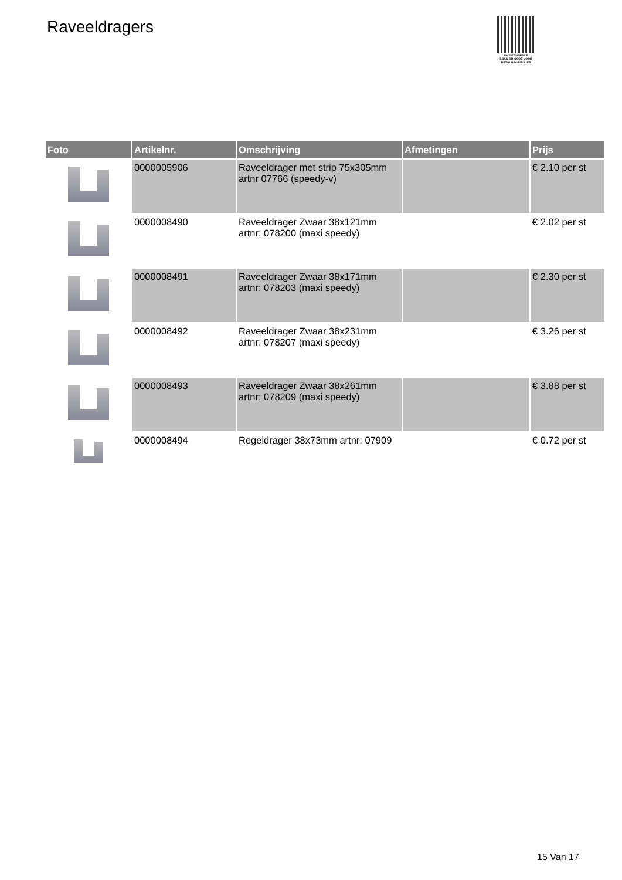Raveeldragers
PALLETSERVICE
SCAN QR-CODE VOOR RETOURFORMULIER
| Foto | Artikelnr. | Omschrijving | Afmetingen | Prijs |
| --- | --- | --- | --- | --- |
| | 0000005906 | Raveeldrager met strip 75x305mm artnr 07766 (speedy-v) | | € 2.10 per st |
| | 0000008490 | Raveeldrager Zwaar 38x121mm artnr: 078200 (maxi speedy) | | € 2.02 per st |
| | 0000008491 | Raveeldrager Zwaar 38x171mm artnr: 078203 (maxi speedy) | | € 2.30 per st |
| | 0000008492 | Raveeldrager Zwaar 38x231mm artnr: 078207 (maxi speedy) | | € 3.26 per st |
| | 0000008493 | Raveeldrager Zwaar 38x261mm artnr: 078209 (maxi speedy) | | € 3.88 per st |
| | 0000008494 | Regeldrager 38x73mm artnr: 07909 | | € 0.72 per st |
15 Van 17